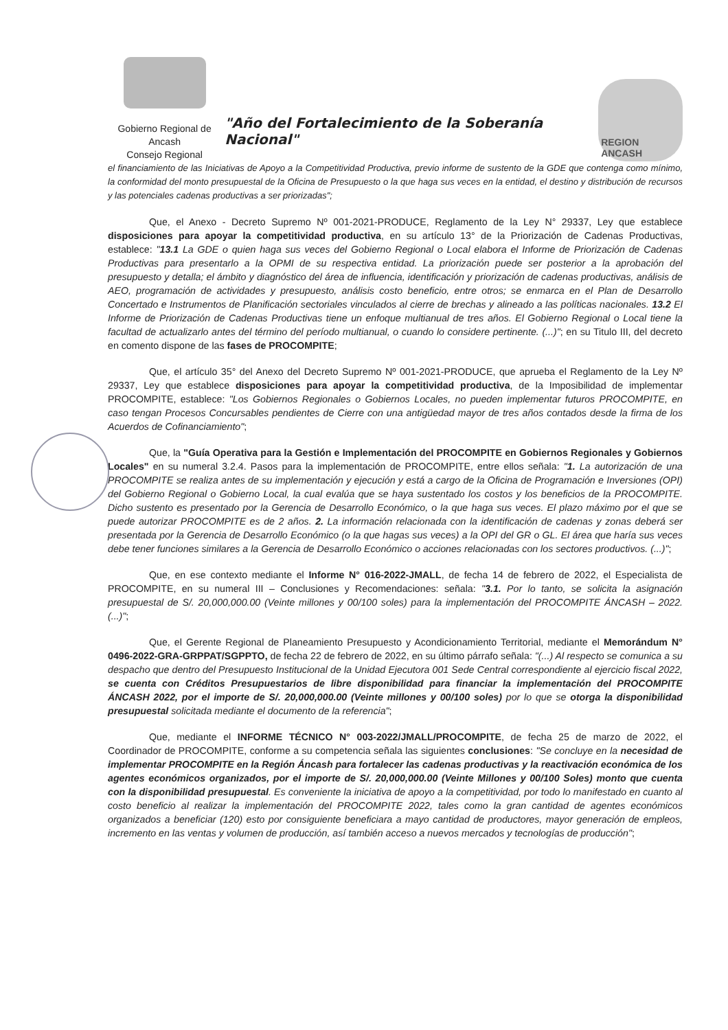Gobierno Regional de Ancash
Consejo Regional
"Año del Fortalecimiento de la Soberanía Nacional"
REGION ANCASH
el financiamiento de las Iniciativas de Apoyo a la Competitividad Productiva, previo informe de sustento de la GDE que contenga como mínimo, la conformidad del monto presupuestal de la Oficina de Presupuesto o la que haga sus veces en la entidad, el destino y distribución de recursos y las potenciales cadenas productivas a ser priorizadas";
Que, el Anexo - Decreto Supremo Nº 001-2021-PRODUCE, Reglamento de la Ley N° 29337, Ley que establece disposiciones para apoyar la competitividad productiva, en su artículo 13° de la Priorización de Cadenas Productivas, establece: "13.1 La GDE o quien haga sus veces del Gobierno Regional o Local elabora el Informe de Priorización de Cadenas Productivas para presentarlo a la OPMI de su respectiva entidad. La priorización puede ser posterior a la aprobación del presupuesto y detalla; el ámbito y diagnóstico del área de influencia, identificación y priorización de cadenas productivas, análisis de AEO, programación de actividades y presupuesto, análisis costo beneficio, entre otros; se enmarca en el Plan de Desarrollo Concertado e Instrumentos de Planificación sectoriales vinculados al cierre de brechas y alineado a las políticas nacionales. 13.2 El Informe de Priorización de Cadenas Productivas tiene un enfoque multianual de tres años. El Gobierno Regional o Local tiene la facultad de actualizarlo antes del término del período multianual, o cuando lo considere pertinente. (...)"; en su Titulo III, del decreto en comento dispone de las fases de PROCOMPITE;
Que, el artículo 35° del Anexo del Decreto Supremo Nº 001-2021-PRODUCE, que aprueba el Reglamento de la Ley Nº 29337, Ley que establece disposiciones para apoyar la competitividad productiva, de la Imposibilidad de implementar PROCOMPITE, establece: "Los Gobiernos Regionales o Gobiernos Locales, no pueden implementar futuros PROCOMPITE, en caso tengan Procesos Concursables pendientes de Cierre con una antigüedad mayor de tres años contados desde la firma de los Acuerdos de Cofinanciamiento";
Que, la "Guía Operativa para la Gestión e Implementación del PROCOMPITE en Gobiernos Regionales y Gobiernos Locales" en su numeral 3.2.4. Pasos para la implementación de PROCOMPITE, entre ellos señala: "1. La autorización de una PROCOMPITE se realiza antes de su implementación y ejecución y está a cargo de la Oficina de Programación e Inversiones (OPI) del Gobierno Regional o Gobierno Local, la cual evalúa que se haya sustentado los costos y los beneficios de la PROCOMPITE. Dicho sustento es presentado por la Gerencia de Desarrollo Económico, o la que haga sus veces. El plazo máximo por el que se puede autorizar PROCOMPITE es de 2 años. 2. La información relacionada con la identificación de cadenas y zonas deberá ser presentada por la Gerencia de Desarrollo Económico (o la que hagas sus veces) a la OPI del GR o GL. El área que haría sus veces debe tener funciones similares a la Gerencia de Desarrollo Económico o acciones relacionadas con los sectores productivos. (...)";
Que, en ese contexto mediante el Informe N° 016-2022-JMALL, de fecha 14 de febrero de 2022, el Especialista de PROCOMPITE, en su numeral III – Conclusiones y Recomendaciones: señala: "3.1. Por lo tanto, se solicita la asignación presupuestal de S/. 20,000,000.00 (Veinte millones y 00/100 soles) para la implementación del PROCOMPITE ÁNCASH – 2022. (...)";
Que, el Gerente Regional de Planeamiento Presupuesto y Acondicionamiento Territorial, mediante el Memorándum N° 0496-2022-GRA-GRPPAT/SGPPTO, de fecha 22 de febrero de 2022, en su último párrafo señala: "(...) Al respecto se comunica a su despacho que dentro del Presupuesto Institucional de la Unidad Ejecutora 001 Sede Central correspondiente al ejercicio fiscal 2022, se cuenta con Créditos Presupuestarios de libre disponibilidad para financiar la implementación del PROCOMPITE ÁNCASH 2022, por el importe de S/. 20,000,000.00 (Veinte millones y 00/100 soles) por lo que se otorga la disponibilidad presupuestal solicitada mediante el documento de la referencia";
Que, mediante el INFORME TÉCNICO N° 003-2022/JMALL/PROCOMPITE, de fecha 25 de marzo de 2022, el Coordinador de PROCOMPITE, conforme a su competencia señala las siguientes conclusiones: "Se concluye en la necesidad de implementar PROCOMPITE en la Región Áncash para fortalecer las cadenas productivas y la reactivación económica de los agentes económicos organizados, por el importe de S/. 20,000,000.00 (Veinte Millones y 00/100 Soles) monto que cuenta con la disponibilidad presupuestal. Es conveniente la iniciativa de apoyo a la competitividad, por todo lo manifestado en cuanto al costo beneficio al realizar la implementación del PROCOMPITE 2022, tales como la gran cantidad de agentes económicos organizados a beneficiar (120) esto por consiguiente beneficiara a mayo cantidad de productores, mayor generación de empleos, incremento en las ventas y volumen de producción, así también acceso a nuevos mercados y tecnologías de producción";